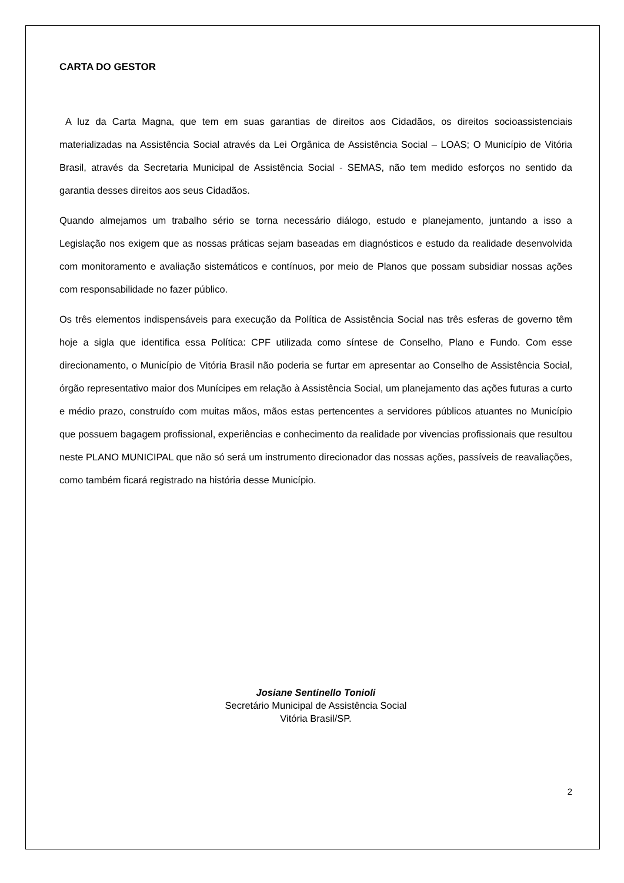CARTA DO GESTOR
A luz da Carta Magna, que tem em suas garantias de direitos aos Cidadãos, os direitos socioassistenciais materializadas na Assistência Social através da Lei Orgânica de Assistência Social – LOAS; O Município de Vitória Brasil, através da Secretaria Municipal de Assistência Social - SEMAS, não tem medido esforços no sentido da garantia desses direitos aos seus Cidadãos.
Quando almejamos um trabalho sério se torna necessário diálogo, estudo e planejamento, juntando a isso a Legislação nos exigem que as nossas práticas sejam baseadas em diagnósticos e estudo da realidade desenvolvida com monitoramento e avaliação sistemáticos e contínuos, por meio de Planos que possam subsidiar nossas ações com responsabilidade no fazer público.
Os três elementos indispensáveis para execução da Política de Assistência Social nas três esferas de governo têm hoje a sigla que identifica essa Política: CPF utilizada como síntese de Conselho, Plano e Fundo. Com esse direcionamento, o Município de Vitória Brasil não poderia se furtar em apresentar ao Conselho de Assistência Social, órgão representativo maior dos Munícipes em relação à Assistência Social, um planejamento das ações futuras a curto e médio prazo, construído com muitas mãos, mãos estas pertencentes a servidores públicos atuantes no Município que possuem bagagem profissional, experiências e conhecimento da realidade por vivencias profissionais que resultou neste PLANO MUNICIPAL que não só será um instrumento direcionador das nossas ações, passíveis de reavaliações, como também ficará registrado na história desse Município.
Josiane Sentinello Tonioli
Secretário Municipal de Assistência Social
Vitória Brasil/SP.
2